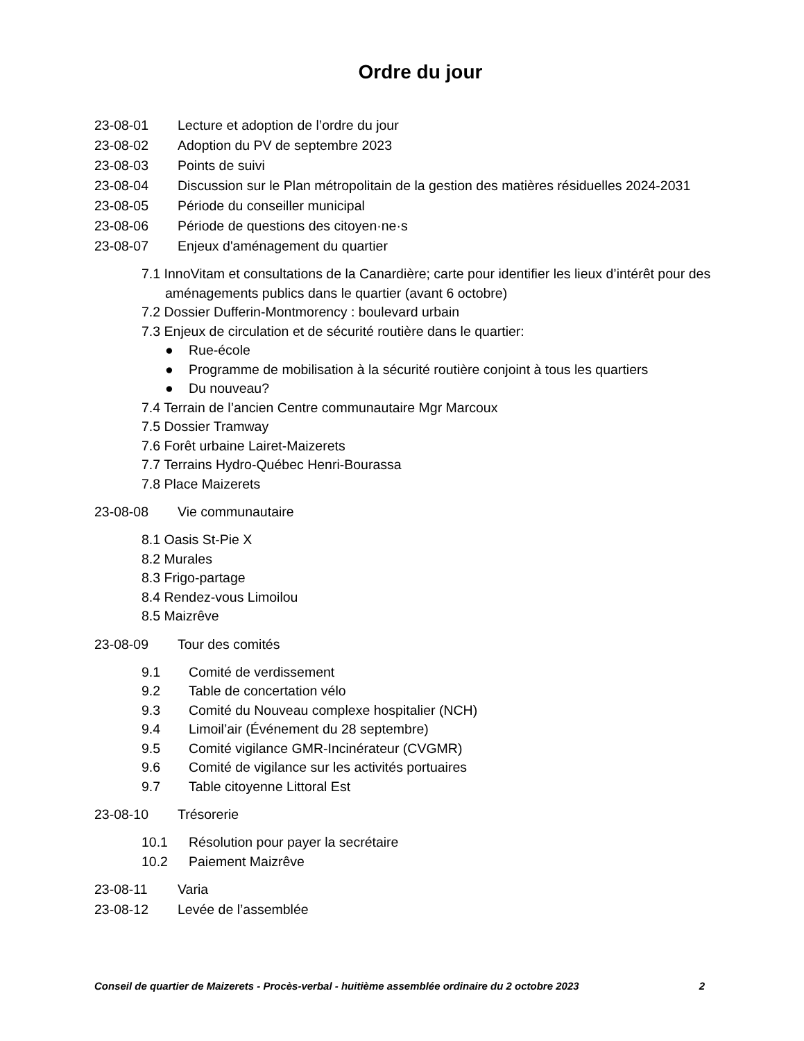Ordre du jour
23-08-01 Lecture et adoption de l’ordre du jour
23-08-02 Adoption du PV de septembre 2023
23-08-03 Points de suivi
23-08-04 Discussion sur le Plan métropolitain de la gestion des matières résiduelles 2024-2031
23-08-05 Période du conseiller municipal
23-08-06 Période de questions des citoyen·ne·s
23-08-07 Enjeux d'aménagement du quartier
7.1 InnoVitam et consultations de la Canardière; carte pour identifier les lieux d’intérêt pour des aménagements publics dans le quartier (avant 6 octobre)
7.2 Dossier Dufferin-Montmorency : boulevard urbain
7.3 Enjeux de circulation et de sécurité routière dans le quartier:
● Rue-école
● Programme de mobilisation à la sécurité routière conjoint à tous les quartiers
● Du nouveau?
7.4 Terrain de l’ancien Centre communautaire Mgr Marcoux
7.5 Dossier Tramway
7.6 Forêt urbaine Lairet-Maizerets
7.7 Terrains Hydro-Québec Henri-Bourassa
7.8 Place Maizerets
23-08-08 Vie communautaire
8.1 Oasis St-Pie X
8.2 Murales
8.3 Frigo-partage
8.4 Rendez-vous Limoilou
8.5 Maizrêve
23-08-09 Tour des comités
9.1 Comité de verdissement
9.2 Table de concertation vélo
9.3 Comité du Nouveau complexe hospitalier (NCH)
9.4 Limoil’air (Événement du 28 septembre)
9.5 Comité vigilance GMR-Incinérateur (CVGMR)
9.6 Comité de vigilance sur les activités portuaires
9.7 Table citoyenne Littoral Est
23-08-10 Trésorerie
10.1 Résolution pour payer la secrétaire
10.2 Paiement Maizrêve
23-08-11 Varia
23-08-12 Levée de l’assemblée
Conseil de quartier de Maizerets - Procès-verbal - huitième assemblée ordinaire du 2 octobre 2023 2